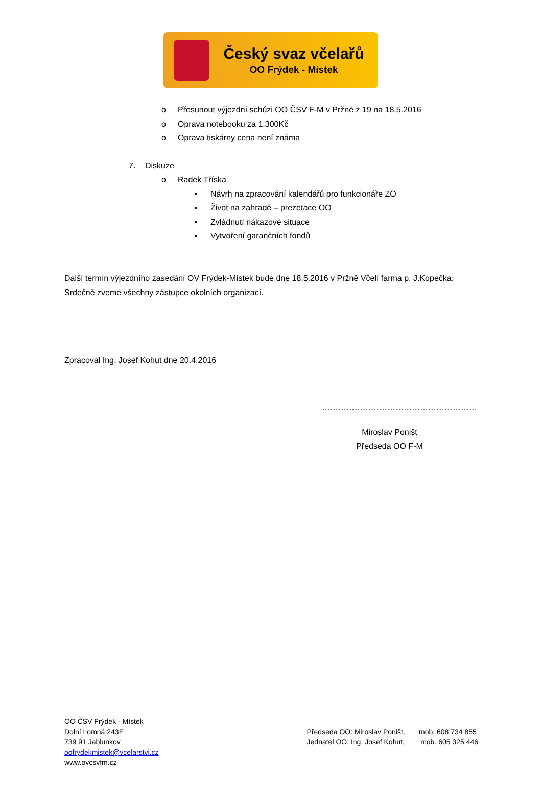Český svaz včelařů
OO Frýdek - Místek
o Přesunout výjezdní schůzi OO ČSV F-M v Pržně z 19 na 18.5.2016
o Oprava notebooku za 1.300Kč
o Oprava tiskárny cena není známa
7. Diskuze o Radek Tříska ▪ Návrh na zpracování kalendářů pro funkcionáře ZO
▪ Život na zahradě – prezetace OO
▪ Zvládnutí nákazové situace
▪ Vytvoření garančních fondů
Další termín výjezdního zasedání OV Frýdek-Místek bude dne 18.5.2016 v Pržně Včelí farma p. J.Kopečka. Srdečně zveme všechny zástupce okolních organizací.
Zpracoval Ing. Josef Kohut dne 20.4.2016
…………………………………………………
Miroslav Poništ
Předseda OO F-M
OO ČSV Frýdek - Místek
Dolní Lomná 243E
739 91 Jablunkov
oofrydekmistek@vcelarstvi.cz
www.ovcsvfm.cz
Předseda OO: Miroslav Poništ, mob. 608 734 855
Jednatel OO: Ing. Josef Kohut, mob. 605 325 446